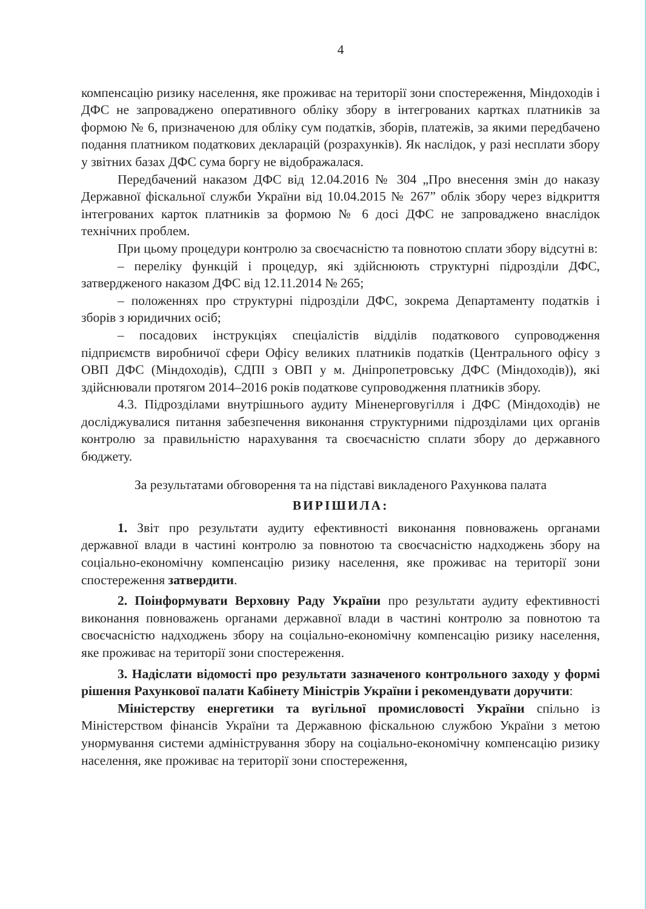4
компенсацію ризику населення, яке проживає на території зони спостереження, Міндоходів і ДФС не запроваджено оперативного обліку збору в інтегрованих картках платників за формою № 6, призначеною для обліку сум податків, зборів, платежів, за якими передбачено подання платником податкових декларацій (розрахунків). Як наслідок, у разі несплати збору у звітних базах ДФС сума боргу не відображалася.
Передбачений наказом ДФС від 12.04.2016 № 304 „Про внесення змін до наказу Державної фіскальної служби України від 10.04.2015 № 267” облік збору через відкриття інтегрованих карток платників за формою № 6 досі ДФС не запроваджено внаслідок технічних проблем.
При цьому процедури контролю за своєчасністю та повнотою сплати збору відсутні в:
– переліку функцій і процедур, які здійснюють структурні підрозділи ДФС, затвердженого наказом ДФС від 12.11.2014 № 265;
– положеннях про структурні підрозділи ДФС, зокрема Департаменту податків і зборів з юридичних осіб;
– посадових інструкціях спеціалістів відділів податкового супроводження підприємств виробничої сфери Офісу великих платників податків (Центрального офісу з ОВП ДФС (Міндоходів), СДПІ з ОВП у м. Дніпропетровську ДФС (Міндоходів)), які здійснювали протягом 2014–2016 років податкове супроводження платників збору.
4.3. Підрозділами внутрішнього аудиту Міненерговугілля і ДФС (Міндоходів) не досліджувалися питання забезпечення виконання структурними підрозділами цих органів контролю за правильністю нарахування та своєчасністю сплати збору до державного бюджету.
За результатами обговорення та на підставі викладеного Рахункова палата
ВИРІШИЛА:
1. Звіт про результати аудиту ефективності виконання повноважень органами державної влади в частині контролю за повнотою та своєчасністю надходжень збору на соціально-економічну компенсацію ризику населення, яке проживає на території зони спостереження затвердити.
2. Поінформувати Верховну Раду України про результати аудиту ефективності виконання повноважень органами державної влади в частині контролю за повнотою та своєчасністю надходжень збору на соціально-економічну компенсацію ризику населення, яке проживає на території зони спостереження.
3. Надіслати відомості про результати зазначеного контрольного заходу у формі рішення Рахункової палати Кабінету Міністрів України і рекомендувати доручити:
Міністерству енергетики та вугільної промисловості України спільно із Міністерством фінансів України та Державною фіскальною службою України з метою унормування системи адміністрування збору на соціально-економічну компенсацію ризику населення, яке проживає на території зони спостереження,